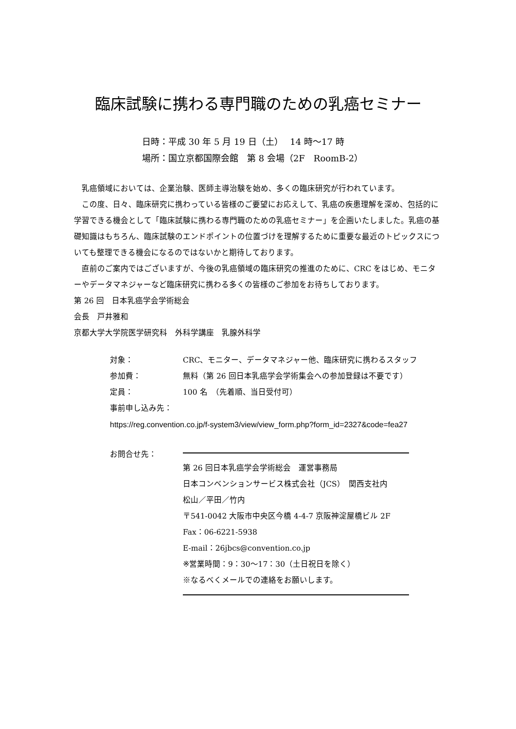臨床試験に携わる専門職のための乳癌セミナー
日時：平成 30 年 5 月 19 日（土）　 14 時～17 時
場所：国立京都国際会館　第 8 会場（2F　RoomB-2）
　乳癌領域においては、企業治験、医師主導治験を始め、多くの臨床研究が行われています。
　この度、日々、臨床研究に携わっている皆様のご要望にお応えして、乳癌の疾患理解を深め、包括的に学習できる機会として「臨床試験に携わる専門職のための乳癌セミナー」を企画いたしました。乳癌の基礎知識はもちろん、臨床試験のエンドポイントの位置づけを理解するために重要な最近のトピックスについても整理できる機会になるのではないかと期待しております。
　直前のご案内ではございますが、今後の乳癌領域の臨床研究の推進のために、CRC をはじめ、モニターやデータマネジャーなど臨床研究に携わる多くの皆様のご参加をお待ちしております。
第 26 回　日本乳癌学会学術総会
会長　戸井雅和
京都大学大学院医学研究科　外科学講座　乳腺外科学
対象： CRC、モニター、データマネジャー他、臨床研究に携わるスタッフ
参加費： 無料（第 26 回日本乳癌学会学術集会への参加登録は不要です）
定員： 100 名　（先着順、当日受付可）
事前申し込み先：
https://reg.convention.co.jp/f-system3/view/view_form.php?form_id=2327&code=fea27
お問合せ先： 第 26 回日本乳癌学会学術総会　運営事務局
日本コンベンションサービス株式会社（JCS）　関西支社内
松山／平田／竹内
〒541-0042 大阪市中央区今橋 4-4-7 京阪神淀屋橋ビル 2F
Fax：06-6221-5938
E-mail：26jbcs@convention.co.jp
※営業時間：9：30～17：30（土日祝日を除く）
※なるべくメールでの連絡をお願いします。